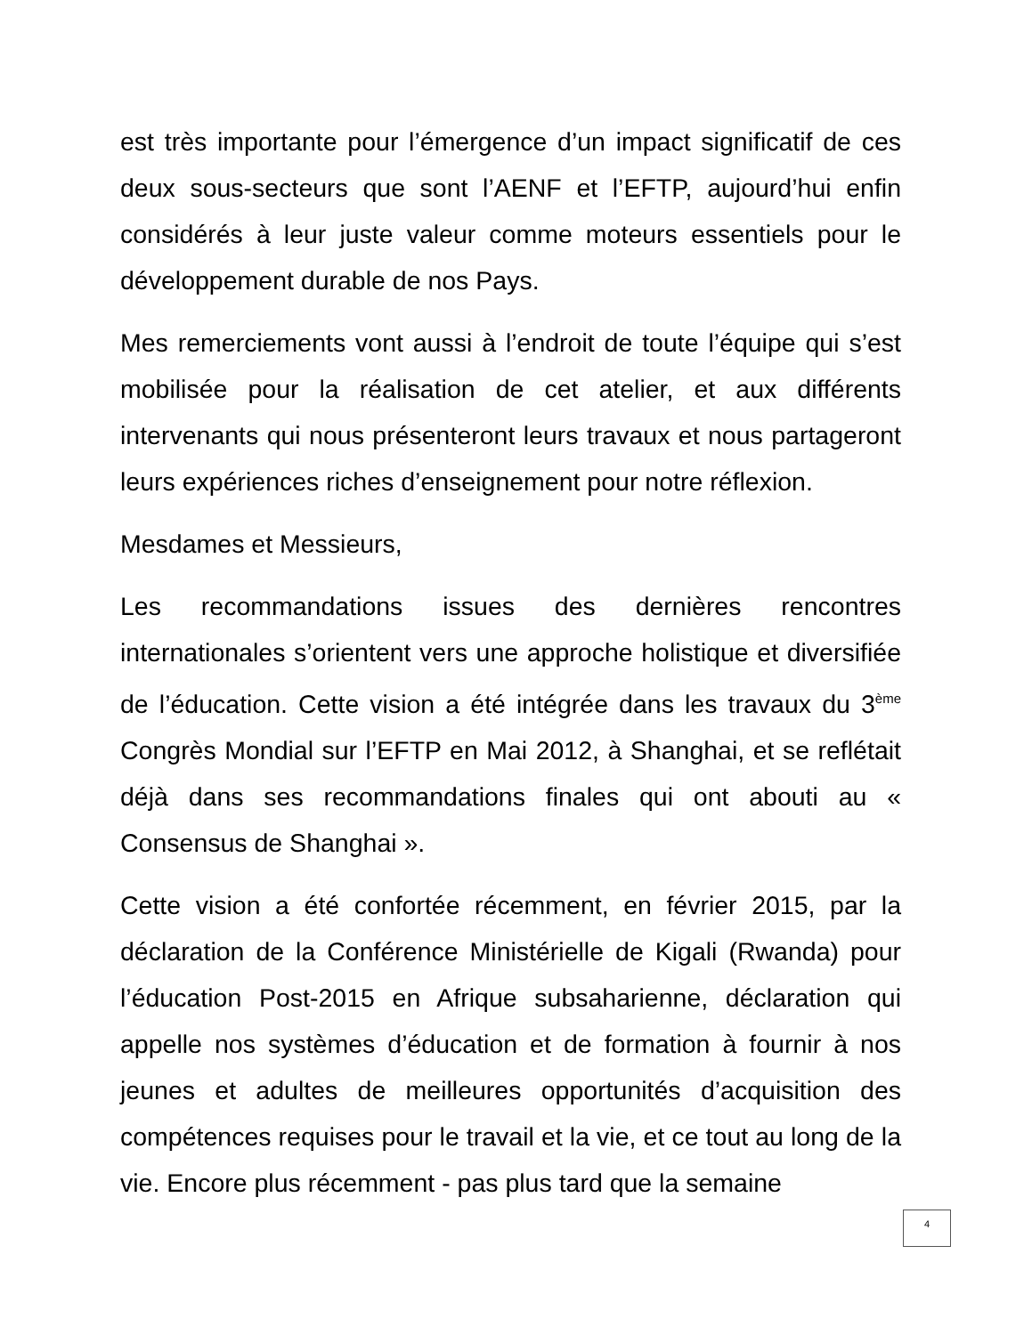est très importante pour l’émergence d’un impact significatif de ces deux sous-secteurs que sont l’AENF et l’EFTP, aujourd’hui enfin considérés à leur juste valeur comme moteurs essentiels pour le développement durable de nos Pays.
Mes remerciements vont aussi à l’endroit de toute l’équipe qui s’est mobilisée pour la réalisation de cet atelier, et aux différents intervenants qui nous présenteront leurs travaux et nous partageront leurs expériences riches d’enseignement pour notre réflexion.
Mesdames et Messieurs,
Les recommandations issues des dernières rencontres internationales s’orientent vers une approche holistique et diversifiée de l’éducation. Cette vision a été intégrée dans les travaux du 3<sup>ème</sup> Congrès Mondial sur l’EFTP en Mai 2012, à Shanghai, et se reflétait déjà dans ses recommandations finales qui ont abouti au « Consensus de Shanghai ».
Cette vision a été confortée récemment, en février 2015, par la déclaration de la Conférence Ministérielle de Kigali (Rwanda) pour l’éducation Post-2015 en Afrique subsaharienne, déclaration qui appelle nos systèmes d’éducation et de formation à fournir à nos jeunes et adultes de meilleures opportunités d’acquisition des compétences requises pour le travail et la vie, et ce tout au long de la vie. Encore plus récemment - pas plus tard que la semaine
4